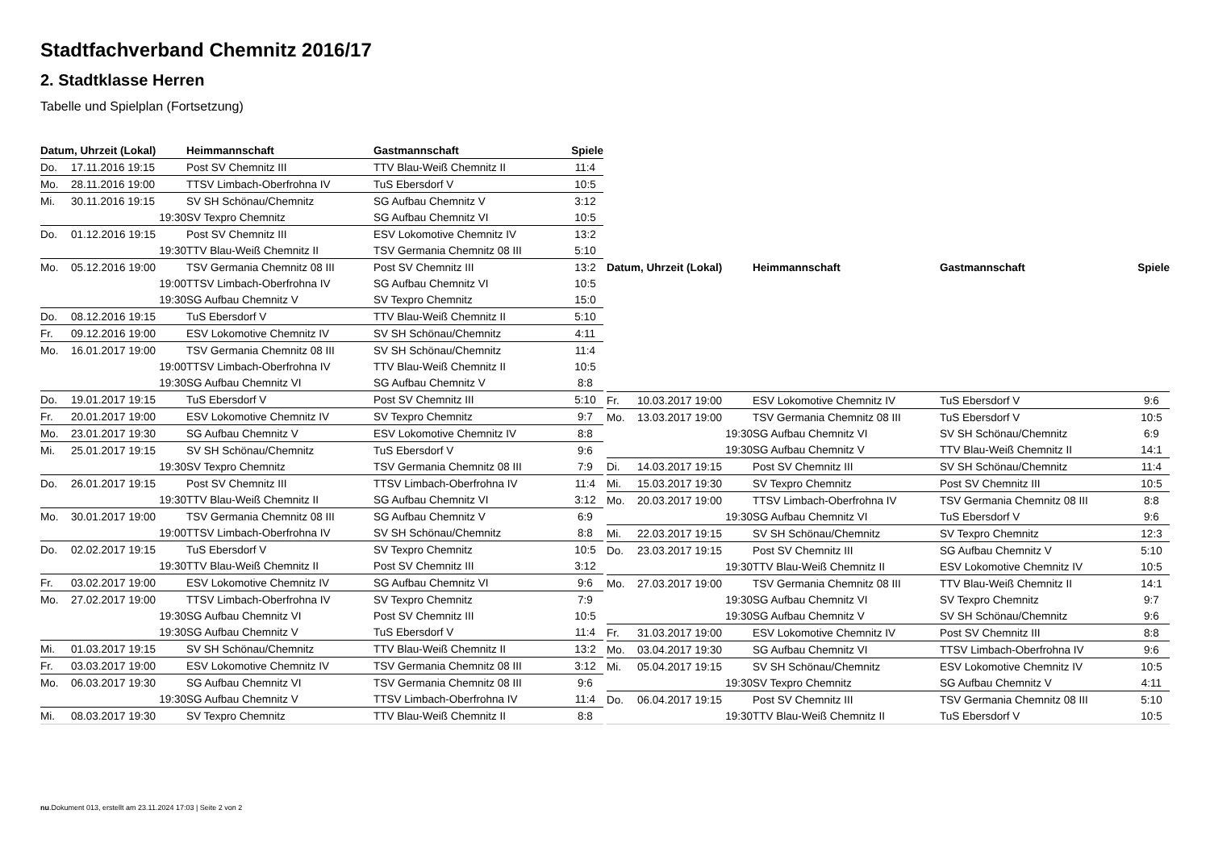Stadtfachverband Chemnitz 2016/17
2. Stadtklasse Herren
Tabelle und Spielplan (Fortsetzung)
| Datum, Uhrzeit (Lokal) | | Heimmannschaft | Gastmannschaft | Spiele |
| --- | --- | --- | --- | --- |
| Do. | 17.11.2016 19:15 | Post SV Chemnitz III | TTV Blau-Weiß Chemnitz II | 11:4 |
| Mo. | 28.11.2016 19:00 | TTSV Limbach-Oberfrohna IV | TuS Ebersdorf V | 10:5 |
| Mi. | 30.11.2016 19:15 | SV SH Schönau/Chemnitz | SG Aufbau Chemnitz V | 3:12 |
| | 19:30 | SV Texpro Chemnitz | SG Aufbau Chemnitz VI | 10:5 |
| Do. | 01.12.2016 19:15 | Post SV Chemnitz III | ESV Lokomotive Chemnitz IV | 13:2 |
| | 19:30 | TTV Blau-Weiß Chemnitz II | TSV Germania Chemnitz 08 III | 5:10 |
| Mo. | 05.12.2016 19:00 | TSV Germania Chemnitz 08 III | Post SV Chemnitz III | 13:2 |
| | 19:00 | TTSV Limbach-Oberfrohna IV | SG Aufbau Chemnitz VI | 10:5 |
| | 19:30 | SG Aufbau Chemnitz V | SV Texpro Chemnitz | 15:0 |
| Do. | 08.12.2016 19:15 | TuS Ebersdorf V | TTV Blau-Weiß Chemnitz II | 5:10 |
| Fr. | 09.12.2016 19:00 | ESV Lokomotive Chemnitz IV | SV SH Schönau/Chemnitz | 4:11 |
| Mo. | 16.01.2017 19:00 | TSV Germania Chemnitz 08 III | SV SH Schönau/Chemnitz | 11:4 |
| | 19:00 | TTSV Limbach-Oberfrohna IV | TTV Blau-Weiß Chemnitz II | 10:5 |
| | 19:30 | SG Aufbau Chemnitz VI | SG Aufbau Chemnitz V | 8:8 |
| Do. | 19.01.2017 19:15 | TuS Ebersdorf V | Post SV Chemnitz III | 5:10 |
| Fr. | 20.01.2017 19:00 | ESV Lokomotive Chemnitz IV | SV Texpro Chemnitz | 9:7 |
| Mo. | 23.01.2017 19:30 | SG Aufbau Chemnitz V | ESV Lokomotive Chemnitz IV | 8:8 |
| Mi. | 25.01.2017 19:15 | SV SH Schönau/Chemnitz | TuS Ebersdorf V | 9:6 |
| | 19:30 | SV Texpro Chemnitz | TSV Germania Chemnitz 08 III | 7:9 |
| Do. | 26.01.2017 19:15 | Post SV Chemnitz III | TTSV Limbach-Oberfrohna IV | 11:4 |
| | 19:30 | TTV Blau-Weiß Chemnitz II | SG Aufbau Chemnitz VI | 3:12 |
| Mo. | 30.01.2017 19:00 | TSV Germania Chemnitz 08 III | SG Aufbau Chemnitz V | 6:9 |
| | 19:00 | TTSV Limbach-Oberfrohna IV | SV SH Schönau/Chemnitz | 8:8 |
| Do. | 02.02.2017 19:15 | TuS Ebersdorf V | SV Texpro Chemnitz | 10:5 |
| | 19:30 | TTV Blau-Weiß Chemnitz II | Post SV Chemnitz III | 3:12 |
| Fr. | 03.02.2017 19:00 | ESV Lokomotive Chemnitz IV | SG Aufbau Chemnitz VI | 9:6 |
| Mo. | 27.02.2017 19:00 | TTSV Limbach-Oberfrohna IV | SV Texpro Chemnitz | 7:9 |
| | 19:30 | SG Aufbau Chemnitz VI | Post SV Chemnitz III | 10:5 |
| | 19:30 | SG Aufbau Chemnitz V | TuS Ebersdorf V | 11:4 |
| Mi. | 01.03.2017 19:15 | SV SH Schönau/Chemnitz | TTV Blau-Weiß Chemnitz II | 13:2 |
| Fr. | 03.03.2017 19:00 | ESV Lokomotive Chemnitz IV | TSV Germania Chemnitz 08 III | 3:12 |
| Mo. | 06.03.2017 19:30 | SG Aufbau Chemnitz VI | TSV Germania Chemnitz 08 III | 9:6 |
| | 19:30 | SG Aufbau Chemnitz V | TTSV Limbach-Oberfrohna IV | 11:4 |
| Mi. | 08.03.2017 19:30 | SV Texpro Chemnitz | TTV Blau-Weiß Chemnitz II | 8:8 |
| Datum, Uhrzeit (Lokal) | | Heimmannschaft | Gastmannschaft | Spiele |
| --- | --- | --- | --- | --- |
| Fr. | 10.03.2017 19:00 | ESV Lokomotive Chemnitz IV | TuS Ebersdorf V | 9:6 |
| Mo. | 13.03.2017 19:00 | TSV Germania Chemnitz 08 III | TuS Ebersdorf V | 10:5 |
| | 19:30 | SG Aufbau Chemnitz VI | SV SH Schönau/Chemnitz | 6:9 |
| | 19:30 | SG Aufbau Chemnitz V | TTV Blau-Weiß Chemnitz II | 14:1 |
| Di. | 14.03.2017 19:15 | Post SV Chemnitz III | SV SH Schönau/Chemnitz | 11:4 |
| Mi. | 15.03.2017 19:30 | SV Texpro Chemnitz | Post SV Chemnitz III | 10:5 |
| Mo. | 20.03.2017 19:00 | TTSV Limbach-Oberfrohna IV | TSV Germania Chemnitz 08 III | 8:8 |
| | 19:30 | SG Aufbau Chemnitz VI | TuS Ebersdorf V | 9:6 |
| Mi. | 22.03.2017 19:15 | SV SH Schönau/Chemnitz | SV Texpro Chemnitz | 12:3 |
| Do. | 23.03.2017 19:15 | Post SV Chemnitz III | SG Aufbau Chemnitz V | 5:10 |
| | 19:30 | TTV Blau-Weiß Chemnitz II | ESV Lokomotive Chemnitz IV | 10:5 |
| Mo. | 27.03.2017 19:00 | TSV Germania Chemnitz 08 III | TTV Blau-Weiß Chemnitz II | 14:1 |
| | 19:30 | SG Aufbau Chemnitz VI | SV Texpro Chemnitz | 9:7 |
| | 19:30 | SG Aufbau Chemnitz V | SV SH Schönau/Chemnitz | 9:6 |
| Fr. | 31.03.2017 19:00 | ESV Lokomotive Chemnitz IV | Post SV Chemnitz III | 8:8 |
| Mo. | 03.04.2017 19:30 | SG Aufbau Chemnitz VI | TTSV Limbach-Oberfrohna IV | 9:6 |
| Mi. | 05.04.2017 19:15 | SV SH Schönau/Chemnitz | ESV Lokomotive Chemnitz IV | 10:5 |
| | 19:30 | SV Texpro Chemnitz | SG Aufbau Chemnitz V | 4:11 |
| Do. | 06.04.2017 19:15 | Post SV Chemnitz III | TSV Germania Chemnitz 08 III | 5:10 |
| | 19:30 | TTV Blau-Weiß Chemnitz II | TuS Ebersdorf V | 10:5 |
nu.Dokument 013, erstellt am 23.11.2024 17:03 | Seite 2 von 2